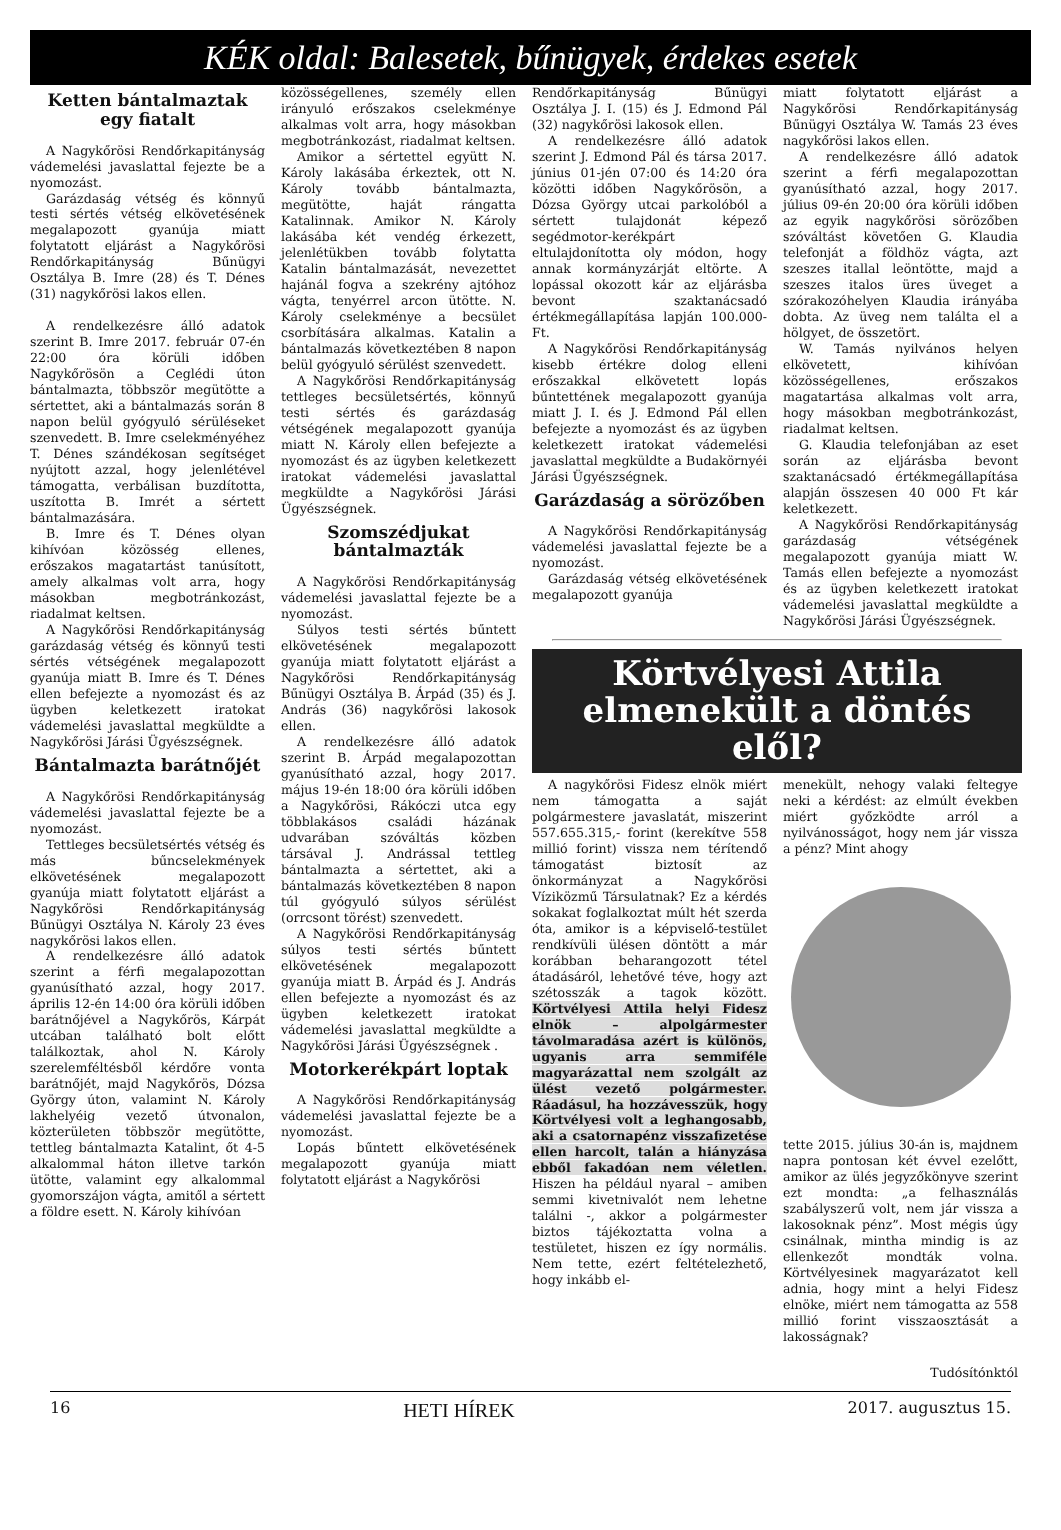KÉK oldal: Balesetek, bűnügyek, érdekes esetek
Ketten bántalmaztak egy fiatalt
A Nagykőrösi Rendőrkapitányság vádemelési javaslattal fejezte be a nyomozást.
Garázdaság vétség és könnyű testi sértés vétség elkövetésének megalapozott gyanúja miatt folytatott eljárást a Nagykőrösi Rendőrkapitányság Bűnügyi Osztálya B. Imre (28) és T. Dénes (31) nagykőrösi lakos ellen.
A rendelkezésre álló adatok szerint B. Imre 2017. február 07-én 22:00 óra körüli időben Nagykőrösön a Ceglédi úton bántalmazta, többször megütötte a sértettet, aki a bántalmazás során 8 napon belül gyógyuló sérüléseket szenvedett. B. Imre cselekményéhez T. Dénes szándékosan segítséget nyújtott azzal, hogy jelenlétével támogatta, verbálisan buzdította, uszította B. Imrét a sértett bántalmazására.
B. Imre és T. Dénes olyan kihívóan közösség ellenes, erőszakos magatartást tanúsított, amely alkalmas volt arra, hogy másokban megbotránkozást, riadalmat keltsen.
A Nagykőrösi Rendőrkapitányság garázdaság vétség és könnyű testi sértés vétségének megalapozott gyanúja miatt B. Imre és T. Dénes ellen befejezte a nyomozást és az ügyben keletkezett iratokat vádemelési javaslattal megküldte a Nagykőrösi Járási Ügyészségnek.
Bántalmazta barátnőjét
A Nagykőrösi Rendőrkapitányság vádemelési javaslattal fejezte be a nyomozást.
Tettleges becsületsértés vétség és más bűncselekmények elkövetésének megalapozott gyanúja miatt folytatott eljárást a Nagykőrösi Rendőrkapitányság Bűnügyi Osztálya N. Károly 23 éves nagykőrösi lakos ellen.
A rendelkezésre álló adatok szerint a férfi megalapozottan gyanúsítható azzal, hogy 2017. április 12-én 14:00 óra körüli időben barátnőjével a Nagykőrös, Kárpát utcában található bolt előtt találkoztak, ahol N. Károly szerelemféltésből kérdőre vonta barátnőjét, majd Nagykőrös, Dózsa György úton, valamint N. Károly lakhelyéig vezető útvonalon, közterületen többször megütötte, tettleg bántalmazta Katalint, őt 4-5 alkalommal háton illetve tarkón ütötte, valamint egy alkalommal gyomorszájon vágta, amitől a sértett a földre esett. N. Károly kihívóan
közösségellenes, személy ellen irányuló erőszakos cselekménye alkalmas volt arra, hogy másokban megbotránkozást, riadalmat keltsen.
Amikor a sértettel együtt N. Károly lakásába érkeztek, ott N. Károly tovább bántalmazta, megütötte, haját rángatta Katalinnak. Amikor N. Károly lakásába két vendég érkezett, jelenlétükben tovább folytatta Katalin bántalmazását, nevezettet hajánál fogva a szekrény ajtóhoz vágta, tenyérrel arcon ütötte. N. Károly cselekménye a becsület csorbítására alkalmas. Katalin a bántalmazás következtében 8 napon belül gyógyuló sérülést szenvedett.
A Nagykőrösi Rendőrkapitányság tettleges becsületsértés, könnyű testi sértés és garázdaság vétségének megalapozott gyanúja miatt N. Károly ellen befejezte a nyomozást és az ügyben keletkezett iratokat vádemelési javaslattal megküldte a Nagykőrösi Járási Ügyészségnek.
Szomszédjukat bántalmazták
A Nagykőrösi Rendőrkapitányság vádemelési javaslattal fejezte be a nyomozást.
Súlyos testi sértés bűntett elkövetésének megalapozott gyanúja miatt folytatott eljárást a Nagykőrösi Rendőrkapitányság Bűnügyi Osztálya B. Árpád (35) és J. András (36) nagykőrösi lakosok ellen.
A rendelkezésre álló adatok szerint B. Árpád megalapozottan gyanúsítható azzal, hogy 2017. május 19-én 18:00 óra körüli időben a Nagykőrösi, Rákóczi utca egy többlakásos családi házának udvarában szóváltás közben társával J. Andrással tettleg bántalmazta a sértettet, aki a bántalmazás következtében 8 napon túl gyógyuló súlyos sérülést (orrcsont törést) szenvedett.
A Nagykőrösi Rendőrkapitányság súlyos testi sértés bűntett elkövetésének megalapozott gyanúja miatt B. Árpád és J. András ellen befejezte a nyomozást és az ügyben keletkezett iratokat vádemelési javaslattal megküldte a Nagykőrösi Járási Ügyészségnek .
Motorkerékpárt loptak
A Nagykőrösi Rendőrkapitányság vádemelési javaslattal fejezte be a nyomozást.
Lopás bűntett elkövetésének megalapozott gyanúja miatt folytatott eljárást a Nagykőrösi
Rendőrkapitányság Bűnügyi Osztálya J. I. (15) és J. Edmond Pál (32) nagykőrösi lakosok ellen.
A rendelkezésre álló adatok szerint J. Edmond Pál és társa 2017. június 01-jén 07:00 és 14:20 óra közötti időben Nagykőrösön, a Dózsa György utcai parkolóból a sértett tulajdonát képező segédmotor-kerékpárt eltulajdonította oly módon, hogy annak kormányzárját eltörte. A lopással okozott kár az eljárásba bevont szaktanácsadó értékmegállapítása lapján 100.000-Ft.
A Nagykőrösi Rendőrkapitányság kisebb értékre dolog elleni erőszakkal elkövetett lopás bűntettének megalapozott gyanúja miatt J. I. és J. Edmond Pál ellen befejezte a nyomozást és az ügyben keletkezett iratokat vádemelési javaslattal megküldte a Budakörnyéi Járási Ügyészségnek.
Garázdaság a sörözőben
A Nagykőrösi Rendőrkapitányság vádemelési javaslattal fejezte be a nyomozást.
Garázdaság vétség elkövetésének megalapozott gyanúja
miatt folytatott eljárást a Nagykőrösi Rendőrkapitányság Bűnügyi Osztálya W. Tamás 23 éves nagykőrösi lakos ellen.
A rendelkezésre álló adatok szerint a férfi megalapozottan gyanúsítható azzal, hogy 2017. július 09-én 20:00 óra körüli időben az egyik nagykőrösi sörözőben szóváltást követően G. Klaudia telefonját a földhöz vágta, azt szeszes itallal leöntötte, majd a szeszes italos üres üveget a szórakozóhelyen Klaudia irányába dobta. Az üveg nem találta el a hölgyet, de összetört.
W. Tamás nyilvános helyen elkövetett, kihívóan közösségellenes, erőszakos magatartása alkalmas volt arra, hogy másokban megbotránkozást, riadalmat keltsen.
G. Klaudia telefonjában az eset során az eljárásba bevont szaktanácsadó értékmegállapítása alapján összesen 40 000 Ft kár keletkezett.
A Nagykőrösi Rendőrkapitányság garázdaság vétségének megalapozott gyanúja miatt W. Tamás ellen befejezte a nyomozást és az ügyben keletkezett iratokat vádemelési javaslattal megküldte a Nagykőrösi Járási Ügyészségnek.
Körtvélyesi Attila elmenekült a döntés elől?
A nagykőrösi Fidesz elnök miért nem támogatta a saját polgármestere javaslatát, miszerint 557.655.315,- forint (kerekítve 558 millió forint) vissza nem térítendő támogatást biztosít az önkormányzat a Nagykőrösi Víziközmű Társulatnak? Ez a kérdés sokakat foglalkoztat múlt hét szerda óta, amikor is a képviselő-testület rendkívüli ülésen döntött a már korábban beharangozott tétel átadásáról, lehetővé téve, hogy azt szétosszák a tagok között. Körtvélyesi Attila helyi Fidesz elnök – alpolgármester távolmaradása azért is különös, ugyanis arra semmiféle magyarázattal nem szolgált az ülést vezető polgármester. Ráadásul, ha hozzávesszük, hogy Körtvélyesi volt a leghangosabb, aki a csatornapénz visszafizetése ellen harcolt, talán a hiányzása ebből fakadóan nem véletlen. Hiszen ha például nyaral – amiben semmi kivetnivalót nem lehetne találni -, akkor a polgármester biztos tájékoztatta volna a testületet, hiszen ez így normális. Nem tette, ezért feltételezhető, hogy inkább el-
menekült, nehogy valaki feltegye neki a kérdést: az elmúlt években miért győzködte arról a nyilvánosságot, hogy nem jár vissza a pénz? Mint ahogy
tette 2015. július 30-án is, majdnem napra pontosan két évvel ezelőtt, amikor az ülés jegyzőkönyve szerint ezt mondta: „a felhasználás szabályszerű volt, nem jár vissza a lakosoknak pénz”. Most mégis úgy csinálnak, mintha mindig is az ellenkezőt mondták volna. Körtvélyesinek magyarázatot kell adnia, hogy mint a helyi Fidesz elnöke, miért nem támogatta az 558 millió forint visszaosztását a lakosságnak?
Tudósítónktól
16 HETI HÍREK 2017. augusztus 15.